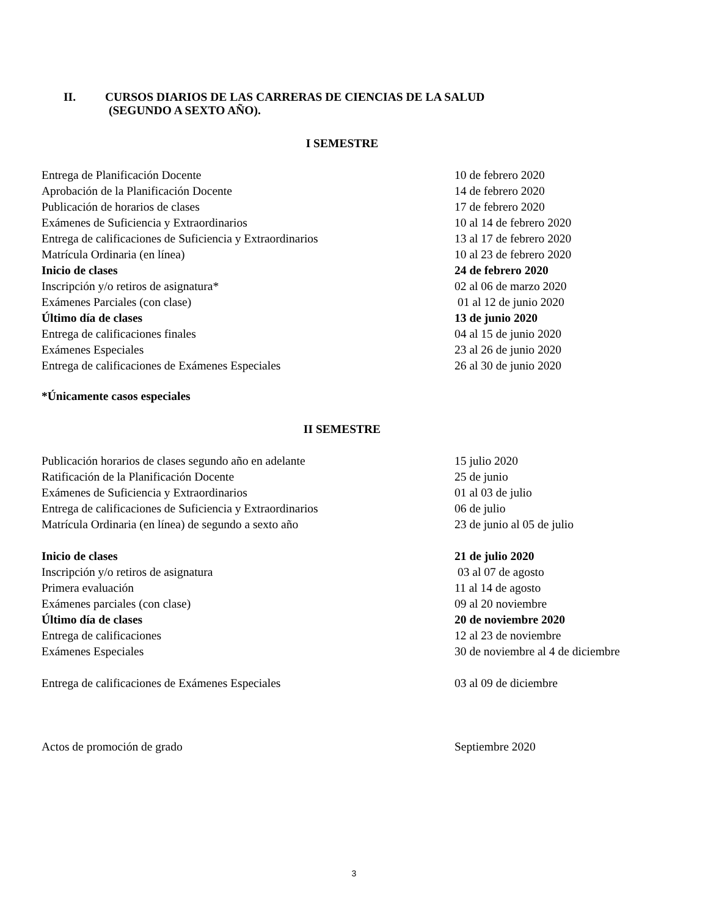II. CURSOS DIARIOS DE LAS CARRERAS DE CIENCIAS DE LA SALUD
(SEGUNDO A SEXTO AÑO).
I SEMESTRE
Entrega de Planificación Docente 10 de febrero 2020
Aprobación de la Planificación Docente 14 de febrero 2020
Publicación de horarios de clases 17 de febrero 2020
Exámenes de Suficiencia y Extraordinarios 10 al 14 de febrero 2020
Entrega de calificaciones de Suficiencia y Extraordinarios 13 al 17 de febrero 2020
Matrícula Ordinaria (en línea) 10 al 23 de febrero 2020
Inicio de clases 24 de febrero 2020
Inscripción y/o retiros de asignatura* 02 al 06 de marzo 2020
Exámenes Parciales (con clase) 01 al 12 de junio 2020
Último día de clases 13 de junio 2020
Entrega de calificaciones finales 04 al 15 de junio 2020
Exámenes Especiales 23 al 26 de junio 2020
Entrega de calificaciones de Exámenes Especiales 26 al 30 de junio 2020
*Únicamente casos especiales
II SEMESTRE
Publicación horarios de clases segundo año en adelante 15 julio 2020
Ratificación de la Planificación Docente 25 de junio
Exámenes de Suficiencia y Extraordinarios 01 al 03 de julio
Entrega de calificaciones de Suficiencia y Extraordinarios 06 de julio
Matrícula Ordinaria (en línea) de segundo a sexto año 23 de junio al 05 de julio
Inicio de clases 21 de julio 2020
Inscripción y/o retiros de asignatura 03 al 07 de agosto
Primera evaluación 11 al 14 de agosto
Exámenes parciales (con clase) 09 al 20 noviembre
Último día de clases 20 de noviembre 2020
Entrega de calificaciones 12 al 23 de noviembre
Exámenes Especiales 30 de noviembre al 4 de diciembre
Entrega de calificaciones de Exámenes Especiales 03 al 09 de diciembre
Actos de promoción de grado Septiembre 2020
3